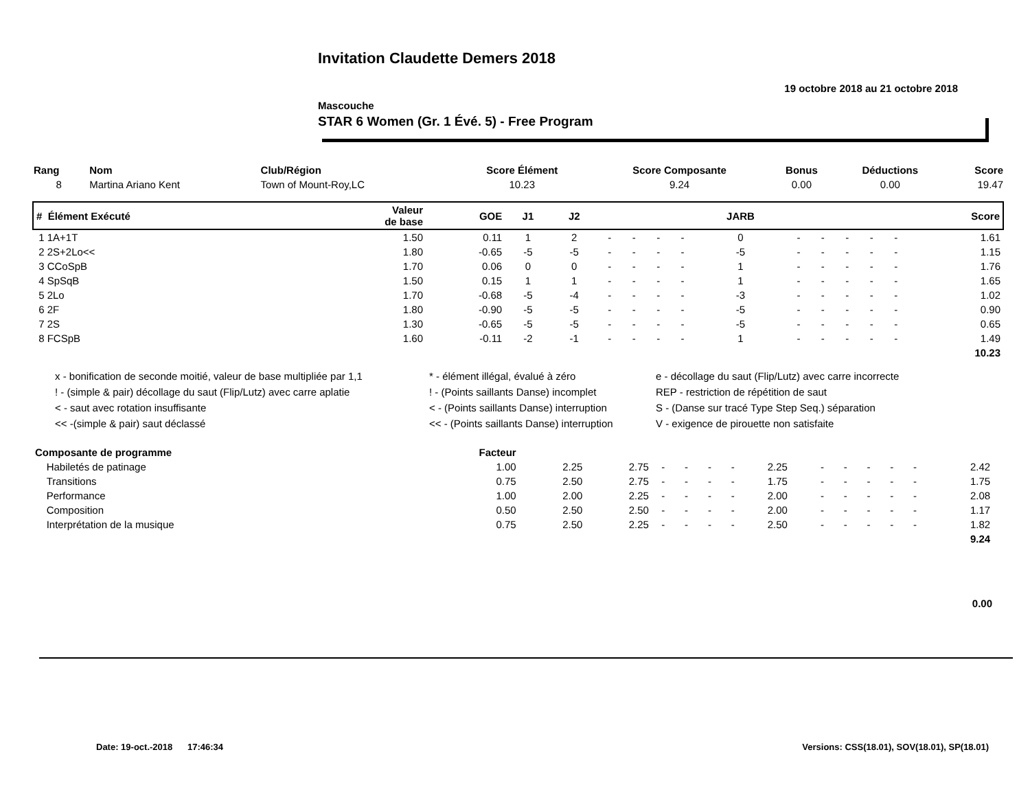Invitation Claudette Demers 2018
19 octobre 2018 au 21 octobre 2018
Mascouche
STAR 6 Women (Gr. 1 Évé. 5) - Free Program
| Rang | Nom | Club/Région | Score Élément | Score Composante | Bonus | Déductions | Score |
| --- | --- | --- | --- | --- | --- | --- | --- |
| 8 | Martina Ariano Kent | Town of Mount-Roy,LC | 10.23 | 9.24 | 0.00 | 0.00 | 19.47 |
| # Élément Exécuté | Valeur de base | GOE | J1 | J2 | | | | | JARB | | | | | | Score |
| --- | --- | --- | --- | --- | --- | --- | --- | --- | --- | --- | --- | --- | --- | --- | --- |
| 1 1A+1T | 1.50 | 0.11 | 1 | 2 | - | - | - | - | 0 | - | - | - | - | - | 1.61 |
| 2 2S+2Lo<< | 1.80 | -0.65 | -5 | -5 | - | - | - | - | -5 | - | - | - | - | - | 1.15 |
| 3 CCoSpB | 1.70 | 0.06 | 0 | 0 | - | - | - | - | 1 | - | - | - | - | - | 1.76 |
| 4 SpSqB | 1.50 | 0.15 | 1 | 1 | - | - | - | - | 1 | - | - | - | - | - | 1.65 |
| 5 2Lo | 1.70 | -0.68 | -5 | -4 | - | - | - | - | -3 | - | - | - | - | - | 1.02 |
| 6 2F | 1.80 | -0.90 | -5 | -5 | - | - | - | - | -5 | - | - | - | - | - | 0.90 |
| 7 2S | 1.30 | -0.65 | -5 | -5 | - | - | - | - | -5 | - | - | - | - | - | 0.65 |
| 8 FCSpB | 1.60 | -0.11 | -2 | -1 | - | - | - | - | 1 | - | - | - | - | - | 1.49 |
| | | | | | | | | | | | | | | | 10.23 |
x - bonification de seconde moitié, valeur de base multipliée par 1,1
* - élément illégal, évalué à zéro
e - décollage du saut (Flip/Lutz) avec carre incorrecte
! - (simple & pair) décollage du saut (Flip/Lutz) avec carre aplatie
! - (Points saillants Danse) incomplet
REP - restriction de répétition de saut
< - saut avec rotation insuffisante
< - (Points saillants Danse) interruption
S - (Danse sur tracé Type Step Seq.) séparation
<< -(simple & pair) saut déclassé
<< - (Points saillants Danse) interruption
V - exigence de pirouette non satisfaite
| Composante de programme | Facteur | | | | | | | | | | | | | | |
| --- | --- | --- | --- | --- | --- | --- | --- | --- | --- | --- | --- | --- | --- | --- | --- |
| Habiletés de patinage | 1.00 | 2.25 | 2.75 | - | - | - | - | 2.25 | - | - | - | - | - | 2.42 | |
| Transitions | 0.75 | 2.50 | 2.75 | - | - | - | - | 1.75 | - | - | - | - | - | 1.75 | |
| Performance | 1.00 | 2.00 | 2.25 | - | - | - | - | 2.00 | - | - | - | - | - | 2.08 | |
| Composition | 0.50 | 2.50 | 2.50 | - | - | - | - | 2.00 | - | - | - | - | - | 1.17 | |
| Interprétation de la musique | 0.75 | 2.50 | 2.25 | - | - | - | - | 2.50 | - | - | - | - | - | 1.82 | |
| | | | | | | | | | | | | | | 9.24 | |
0.00
Date: 19-oct.-2018 17:46:34 Versions: CSS(18.01), SOV(18.01), SP(18.01)